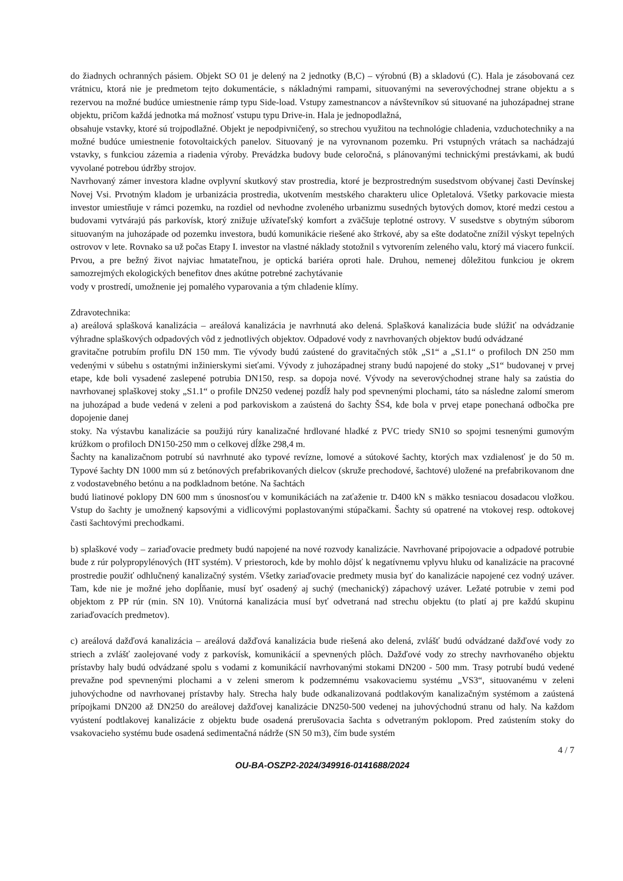do žiadnych ochranných pásiem. Objekt SO 01 je delený na 2 jednotky (B,C) – výrobnú (B) a skladovú (C). Hala je zásobovaná cez vrátnicu, ktorá nie je predmetom tejto dokumentácie, s nákladnými rampami, situovanými na severovýchodnej strane objektu a s rezervou na možné budúce umiestnenie rámp typu Side-load. Vstupy zamestnancov a návštevníkov sú situované na juhozápadnej strane objektu, pričom každá jednotka má možnosť vstupu typu Drive-in. Hala je jednopodlažná,
obsahuje vstavky, ktoré sú trojpodlažné. Objekt je nepodpivničený, so strechou využitou na technológie chladenia, vzduchotechniky a na možné budúce umiestnenie fotovoltaických panelov. Situovaný je na vyrovnanom pozemku. Pri vstupných vrátach sa nachádzajú vstavky, s funkciou zázemia a riadenia výroby. Prevádzka budovy bude celoročná, s plánovanými technickými prestávkami, ak budú vyvolané potrebou údržby strojov.
Navrhovaný zámer investora kladne ovplyvní skutkový stav prostredia, ktoré je bezprostredným susedstvom obývanej časti Devínskej Novej Vsi. Prvotným kladom je urbanizácia prostredia, ukotvením mestského charakteru ulice Opletalová. Všetky parkovacie miesta investor umiestňuje v rámci pozemku, na rozdiel od nevhodne zvoleného urbanizmu susedných bytových domov, ktoré medzi cestou a budovami vytvárajú pás parkovísk, ktorý znižuje užívateľský komfort a zväčšuje teplotné ostrovy. V susedstve s obytným súborom situovaným na juhozápade od pozemku investora, budú komunikácie riešené ako štrkové, aby sa ešte dodatočne znížil výskyt tepelných ostrovov v lete. Rovnako sa už počas Etapy I. investor na vlastné náklady stotožnil s vytvorením zeleného valu, ktorý má viacero funkcií. Prvou, a pre bežný život najviac hmatateľnou, je optická bariéra oproti hale. Druhou, nemenej dôležitou funkciou je okrem samozrejmých ekologických benefitov dnes akútne potrebné zachytávanie
vody v prostredí, umožnenie jej pomalého vyparovania a tým chladenie klímy.
Zdravotechnika:
a) areálová splašková kanalizácia – areálová kanalizácia je navrhnutá ako delená. Splašková kanalizácia bude slúžiť na odvádzanie výhradne splaškových odpadových vôd z jednotlivých objektov. Odpadové vody z navrhovaných objektov budú odvádzané
gravitačne potrubím profilu DN 150 mm. Tie vývody budú zaústené do gravitačných stôk „S1“ a „S1.1“ o profiloch DN 250 mm vedenými v súbehu s ostatnými inžinierskymi sieťami. Vývody z juhozápadnej strany budú napojené do stoky „S1“ budovanej v prvej etape, kde boli vysadené zaslepené potrubia DN150, resp. sa dopoja nové. Vývody na severovýchodnej strane haly sa zaústia do navrhovanej splaškovej stoky „S1.1“ o profile DN250 vedenej pozdĺž haly pod spevnenými plochami, táto sa následne zalomí smerom na juhozápad a bude vedená v zeleni a pod parkoviskom a zaústená do šachty ŠS4, kde bola v prvej etape ponechaná odbočka pre dopojenie danej
stoky. Na výstavbu kanalizácie sa použijú rúry kanalizačné hrdlované hladké z PVC triedy SN10 so spojmi tesnenými gumovým krúžkom o profiloch DN150-250 mm o celkovej dĺžke 298,4 m.
Šachty na kanalizačnom potrubí sú navrhnuté ako typové revízne, lomové a sútokové šachty, ktorých max vzdialenosť je do 50 m. Typové šachty DN 1000 mm sú z betónových prefabrikovaných dielcov (skruže prechodové, šachtové) uložené na prefabrikovanom dne z vodostavebného betónu a na podkladnom betóne. Na šachtách
budú liatinové poklopy DN 600 mm s únosnosťou v komunikáciách na zaťaženie tr. D400 kN s mäkko tesniacou dosadacou vložkou. Vstup do šachty je umožnený kapsovými a vidlicovými poplastovanými stúpačkami. Šachty sú opatrené na vtokovej resp. odtokovej časti šachtovými prechodkami.
b) splaškové vody – zariaďovacie predmety budú napojené na nové rozvody kanalizácie. Navrhované pripojovacie a odpadové potrubie bude z rúr polypropylénových (HT systém). V priestoroch, kde by mohlo dôjsť k negatívnemu vplyvu hluku od kanalizácie na pracovné prostredie použiť odhlučnený kanalizačný systém. Všetky zariaďovacie predmety musia byť do kanalizácie napojené cez vodný uzáver. Tam, kde nie je možné jeho dopĺňanie, musí byť osadený aj suchý (mechanický) zápachový uzáver. Ležaté potrubie v zemi pod objektom z PP rúr (min. SN 10). Vnútorná kanalizácia musí byť odvetraná nad strechu objektu (to platí aj pre každú skupinu zariaďovacích predmetov).
c) areálová dažďová kanalizácia – areálová dažďová kanalizácia bude riešená ako delená, zvlášť budú odvádzané dažďové vody zo striech a zvlášť zaolejované vody z parkovísk, komunikácií a spevnených plôch. Dažďové vody zo strechy navrhovaného objektu prístavby haly budú odvádzané spolu s vodami z komunikácií navrhovanými stokami DN200 - 500 mm. Trasy potrubí budú vedené prevažne pod spevnenými plochami a v zeleni smerom k podzemnému vsakovaciemu systému „VS3“, situovanému v zeleni juhovýchodne od navrhovanej prístavby haly. Strecha haly bude odkanalizovaná podtlakovým kanalizačným systémom a zaústená prípojkami DN200 až DN250 do areálovej dažďovej kanalizácie DN250-500 vedenej na juhovýchodnú stranu od haly. Na každom vyústení podtlakovej kanalizácie z objektu bude osadená prerušovacia šachta s odvetraným poklopom. Pred zaústením stoky do vsakovacieho systému bude osadená sedimentačná nádrže (SN 50 m3), čím bude systém
4 / 7
OU-BA-OSZP2-2024/349916-0141688/2024